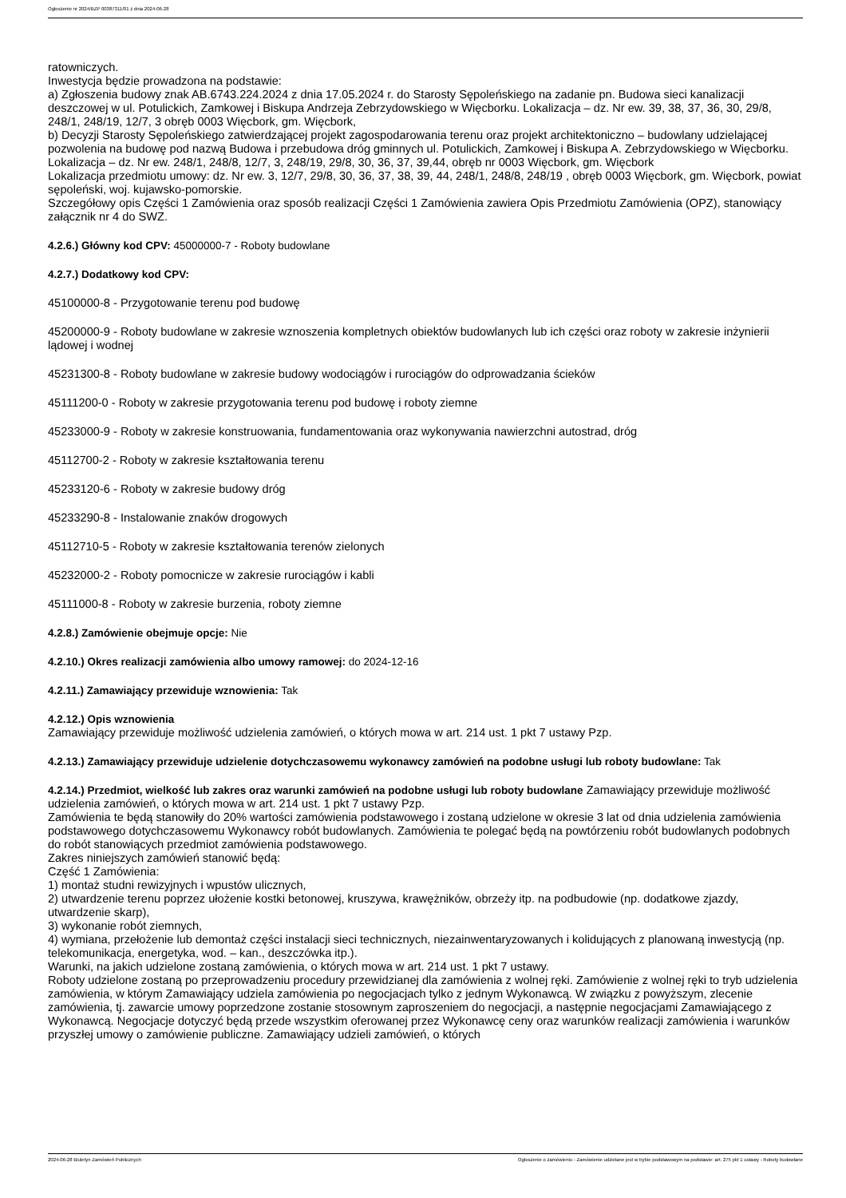Ogłoszenie nr 2024/BZP 00387311/01 z dnia 2024-06-28
ratowniczych.
Inwestycja będzie prowadzona na podstawie:
a) Zgłoszenia budowy znak AB.6743.224.2024 z dnia 17.05.2024 r. do Starosty Sępoleńskiego na zadanie pn. Budowa sieci kanalizacji deszczowej w ul. Potulickich, Zamkowej i Biskupa Andrzeja Zebrzydowskiego w Więcborku. Lokalizacja – dz. Nr ew. 39, 38, 37, 36, 30, 29/8, 248/1, 248/19, 12/7, 3 obręb 0003 Więcbork, gm. Więcbork,
b) Decyzji Starosty Sępoleńskiego zatwierdzającej projekt zagospodarowania terenu oraz projekt architektoniczno – budowlany udzielającej pozwolenia na budowę pod nazwą Budowa i przebudowa dróg gminnych ul. Potulickich, Zamkowej i Biskupa A. Zebrzydowskiego w Więcborku. Lokalizacja – dz. Nr ew. 248/1, 248/8, 12/7, 3, 248/19, 29/8, 30, 36, 37, 39,44, obręb nr 0003 Więcbork, gm. Więcbork
Lokalizacja przedmiotu umowy: dz. Nr ew. 3, 12/7, 29/8, 30, 36, 37, 38, 39, 44, 248/1, 248/8, 248/19 , obręb 0003 Więcbork, gm. Więcbork, powiat sępoleński, woj. kujawsko-pomorskie.
Szczegółowy opis Części 1 Zamówienia oraz sposób realizacji Części 1 Zamówienia zawiera Opis Przedmiotu Zamówienia (OPZ), stanowiący załącznik nr 4 do SWZ.
4.2.6.) Główny kod CPV: 45000000-7 - Roboty budowlane
4.2.7.) Dodatkowy kod CPV:
45100000-8 - Przygotowanie terenu pod budowę
45200000-9 - Roboty budowlane w zakresie wznoszenia kompletnych obiektów budowlanych lub ich części oraz roboty w zakresie inżynierii lądowej i wodnej
45231300-8 - Roboty budowlane w zakresie budowy wodociągów i rurociągów do odprowadzania ścieków
45111200-0 - Roboty w zakresie przygotowania terenu pod budowę i roboty ziemne
45233000-9 - Roboty w zakresie konstruowania, fundamentowania oraz wykonywania nawierzchni autostrad, dróg
45112700-2 - Roboty w zakresie kształtowania terenu
45233120-6 - Roboty w zakresie budowy dróg
45233290-8 - Instalowanie znaków drogowych
45112710-5 - Roboty w zakresie kształtowania terenów zielonych
45232000-2 - Roboty pomocnicze w zakresie rurociągów i kabli
45111000-8 - Roboty w zakresie burzenia, roboty ziemne
4.2.8.) Zamówienie obejmuje opcje: Nie
4.2.10.) Okres realizacji zamówienia albo umowy ramowej: do 2024-12-16
4.2.11.) Zamawiający przewiduje wznowienia: Tak
4.2.12.) Opis wznowienia
Zamawiający przewiduje możliwość udzielenia zamówień, o których mowa w art. 214 ust. 1 pkt 7 ustawy Pzp.
4.2.13.) Zamawiający przewiduje udzielenie dotychczasowemu wykonawcy zamówień na podobne usługi lub roboty budowlane: Tak
4.2.14.) Przedmiot, wielkość lub zakres oraz warunki zamówień na podobne usługi lub roboty budowlane Zamawiający przewiduje możliwość udzielenia zamówień, o których mowa w art. 214 ust. 1 pkt 7 ustawy Pzp.
Zamówienia te będą stanowiły do 20% wartości zamówienia podstawowego i zostaną udzielone w okresie 3 lat od dnia udzielenia zamówienia podstawowego dotychczasowemu Wykonawcy robót budowlanych. Zamówienia te polegać będą na powtórzeniu robót budowlanych podobnych do robót stanowiących przedmiot zamówienia podstawowego.
Zakres niniejszych zamówień stanowić będą:
Część 1 Zamówienia:
1) montaż studni rewizyjnych i wpustów ulicznych,
2) utwardzenie terenu poprzez ułożenie kostki betonowej, kruszywa, krawężników, obrzeży itp. na podbudowie (np. dodatkowe zjazdy, utwardzenie skarp),
3) wykonanie robót ziemnych,
4) wymiana, przełożenie lub demontaż części instalacji sieci technicznych, niezainwentaryzowanych i kolidujących z planowaną inwestycją (np. telekomunikacja, energetyka, wod. – kan., deszczówka itp.).
Warunki, na jakich udzielone zostaną zamówienia, o których mowa w art. 214 ust. 1 pkt 7 ustawy.
Roboty udzielone zostaną po przeprowadzeniu procedury przewidzianej dla zamówienia z wolnej ręki. Zamówienie z wolnej ręki to tryb udzielenia zamówienia, w którym Zamawiający udziela zamówienia po negocjacjach tylko z jednym Wykonawcą. W związku z powyższym, zlecenie zamówienia, tj. zawarcie umowy poprzedzone zostanie stosownym zaproszeniem do negocjacji, a następnie negocjacjami Zamawiającego z Wykonawcą. Negocjacje dotyczyć będą przede wszystkim oferowanej przez Wykonawcę ceny oraz warunków realizacji zamówienia i warunków przyszłej umowy o zamówienie publiczne. Zamawiający udzieli zamówień, o których
2024-06-28 Biuletyn Zamówień Publicznych Ogłoszenie o zamówieniu - Zamówienie udzielane jest w trybie podstawowym na podstawie: art. 275 pkt 1 ustawy - Roboty budowlane